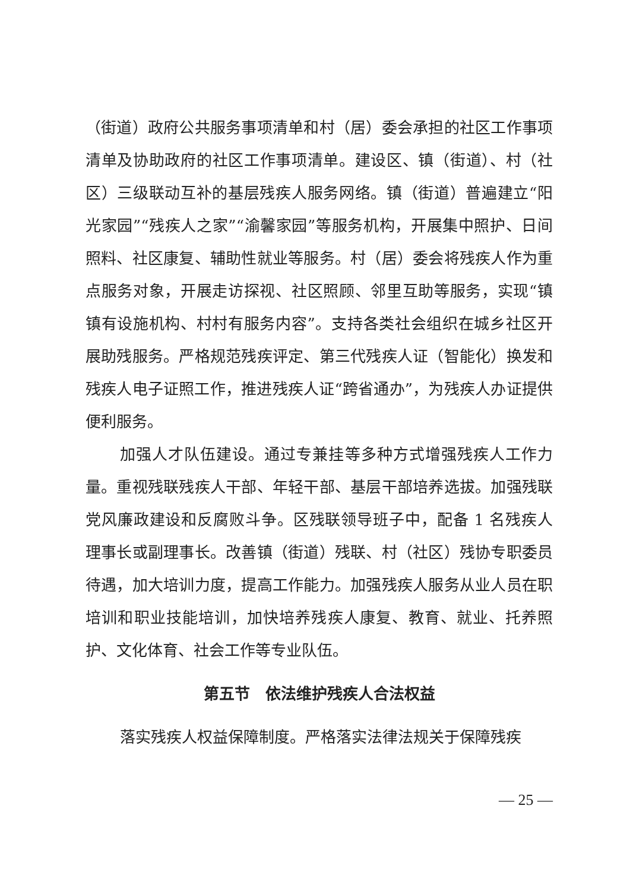（街道）政府公共服务事项清单和村（居）委会承担的社区工作事项清单及协助政府的社区工作事项清单。建设区、镇（街道）、村（社区）三级联动互补的基层残疾人服务网络。镇（街道）普遍建立“阳光家园”“残疾人之家”“渝馨家园”等服务机构，开展集中照护、日间照料、社区康复、辅助性就业等服务。村（居）委会将残疾人作为重点服务对象，开展走访探视、社区照顾、邻里互助等服务，实现“镇镇有设施机构、村村有服务内容”。支持各类社会组织在城乡社区开展助残服务。严格规范残疾评定、第三代残疾人证（智能化）换发和残疾人电子证照工作，推进残疾人证“跨省通办”，为残疾人办证提供便利服务。
加强人才队伍建设。通过专兼挂等多种方式增强残疾人工作力量。重视残联残疾人干部、年轻干部、基层干部培养选拔。加强残联党风廉政建设和反腐败斗争。区残联领导班子中，配备 1 名残疾人理事长或副理事长。改善镇（街道）残联、村（社区）残协专职委员待遇，加大培训力度，提高工作能力。加强残疾人服务从业人员在职培训和职业技能培训，加快培养残疾人康复、教育、就业、托养照护、文化体育、社会工作等专业队伍。
第五节　依法维护残疾人合法权益
落实残疾人权益保障制度。严格落实法律法规关于保障残疾
— 25 —